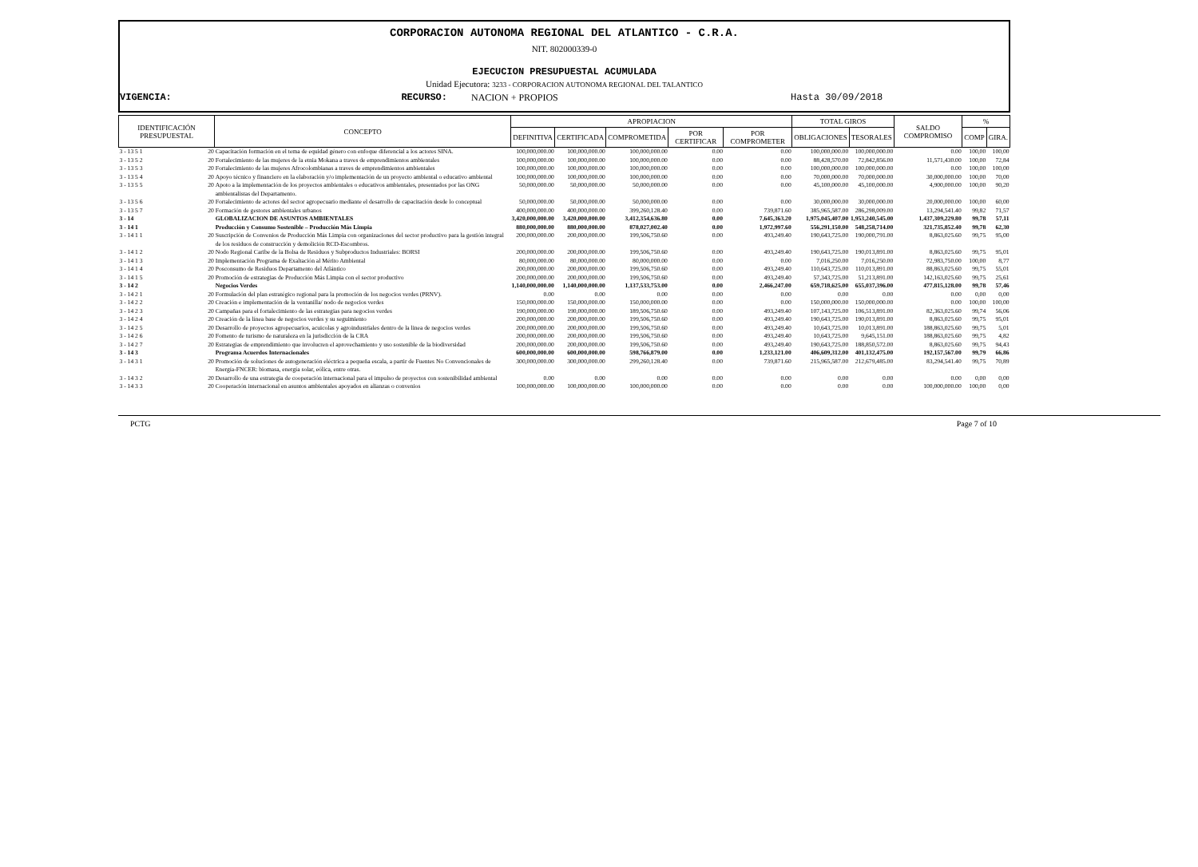CORPORACION AUTONOMA REGIONAL DEL ATLANTICO - C.R.A.
NIT. 802000339-0
EJECUCION PRESUPUESTAL ACUMULADA
Unidad Ejecutora: 3233 - CORPORACION AUTONOMA REGIONAL DEL TALANTICO
VIGENCIA: RECURSO: NACION + PROPIOS Hasta 30/09/2018
| IDENTIFICACIÓN PRESUPUESTAL | CONCEPTO | APROPIACION | | | | | TOTAL GIROS | | SALDO COMPROMISO | % | |
| --- | --- | --- | --- | --- | --- | --- | --- | --- | --- | --- | --- |
| | | DEFINITIVA | CERTIFICADA | COMPROMETIDA | POR CERTIFICAR | POR COMPROMETER | OBLIGACIONES | TESORALES | | COMP | GIRA. |
| 3 - 13 5 1 20 | Capacitación formación en el tema de equidad género con enfoque diferencial a los actores SINA. | 100,000,000.00 | 100,000,000.00 | 100,000,000.00 | 0.00 | 0.00 | 100,000,000.00 | 100,000,000.00 | 0.00 | 100,00 | 100,00 |
| 3 - 13 5 2 20 | Fortalecimiento de las mujeres de la etnia Mokana a traves de emprendimientos ambientales | 100,000,000.00 | 100,000,000.00 | 100,000,000.00 | 0.00 | 0.00 | 88,428,570.00 | 72,842,856.00 | 11,571,430.00 | 100,00 | 72,84 |
| 3 - 13 5 3 20 | Fortalecimiento de las mujeres Afrocolombianas a traves de emprendimientos ambientales | 100,000,000.00 | 100,000,000.00 | 100,000,000.00 | 0.00 | 0.00 | 100,000,000.00 | 100,000,000.00 | 0.00 | 100,00 | 100,00 |
| 3 - 13 5 4 20 | Apoyo técnico y financiero en la elaboración y/o implementación de un proyecto ambiental o educativo ambiental | 100,000,000.00 | 100,000,000.00 | 100,000,000.00 | 0.00 | 0.00 | 70,000,000.00 | 70,000,000.00 | 30,000,000.00 | 100,00 | 70,00 |
| 3 - 13 5 5 20 | Apoto a la implementación de los proyectos ambientales o educativos ambientales, presentados por las ONG ambientalistas del Departamento. | 50,000,000.00 | 50,000,000.00 | 50,000,000.00 | 0.00 | 0.00 | 45,100,000.00 | 45,100,000.00 | 4,900,000.00 | 100,00 | 90,20 |
| 3 - 13 5 6 20 | Fortalecimiento de actores del sector agropecuario mediante el desarrollo de capacitación desde lo conceptual | 50,000,000.00 | 50,000,000.00 | 50,000,000.00 | 0.00 | 0.00 | 30,000,000.00 | 30,000,000.00 | 20,000,000.00 | 100,00 | 60,00 |
| 3 - 13 5 7 20 | Formación de gestores ambientales urbanos | 400,000,000.00 | 400,000,000.00 | 399,260,128.40 | 0.00 | 739,871.60 | 385,965,587.00 | 286,298,009.00 | 13,294,541.40 | 99,82 | 71,57 |
| 3 - 14 | GLOBALIZACION DE ASUNTOS AMBIENTALES | 3,420,000,000.00 | 3,420,000,000.00 | 3,412,354,636.80 | 0.00 | 7,645,363.20 | 1,975,045,407.00 | 1,953,240,545.00 | 1,437,309,229.80 | 99,78 | 57,11 |
| 3 - 14 1 | Producción y Consumo Sostenible – Producción Más Limpia | 880,000,000.00 | 880,000,000.00 | 878,027,002.40 | 0.00 | 1,972,997.60 | 556,291,150.00 | 548,258,714.00 | 321,735,852.40 | 99,78 | 62,30 |
| 3 - 14 1 1 20 | Suscripción de Convenios de Producción Más Limpia con organizaciones del sector productivo para la gestión integral de los residuos de construcción y demolición RCD-Escombros. | 200,000,000.00 | 200,000,000.00 | 199,506,750.60 | 0.00 | 493,249.40 | 190,643,725.00 | 190,000,791.00 | 8,863,025.60 | 99,75 | 95,00 |
| 3 - 14 1 2 20 | Nodo Regional Caribe de la Bolsa de Residuos y Subproductos Industriales: BORSI | 200,000,000.00 | 200,000,000.00 | 199,506,750.60 | 0.00 | 493,249.40 | 190,643,725.00 | 190,013,891.00 | 8,863,025.60 | 99,75 | 95,01 |
| 3 - 14 1 3 20 | Implementación Programa de Exaltación al Mérito Ambiental | 80,000,000.00 | 80,000,000.00 | 80,000,000.00 | 0.00 | 0.00 | 7,016,250.00 | 7,016,250.00 | 72,983,750.00 | 100,00 | 8,77 |
| 3 - 14 1 4 20 | Posconsumo de Residuos Departamento del Atlántico | 200,000,000.00 | 200,000,000.00 | 199,506,750.60 | 0.00 | 493,249.40 | 110,643,725.00 | 110,013,891.00 | 88,863,025.60 | 99,75 | 55,01 |
| 3 - 14 1 5 20 | Promoción de estrategias de Producción Más Limpia con el sector productivo | 200,000,000.00 | 200,000,000.00 | 199,506,750.60 | 0.00 | 493,249.40 | 57,343,725.00 | 51,213,891.00 | 142,163,025.60 | 99,75 | 25,61 |
| 3 - 14 2 | Negocios Verdes | 1,140,000,000.00 | 1,140,000,000.00 | 1,137,533,753.00 | 0.00 | 2,466,247.00 | 659,718,625.00 | 655,037,396.00 | 477,815,128.00 | 99,78 | 57,46 |
| 3 - 14 2 1 20 | Formulación del plan estratégico regional para la promoción de los negocios verdes (PRNV). | 0.00 | 0.00 | 0.00 | 0.00 | 0.00 | 0.00 | 0.00 | 0.00 | 0,00 | 0,00 |
| 3 - 14 2 2 20 | Creación e implementación de la ventanilla/ nodo de negocios verdes | 150,000,000.00 | 150,000,000.00 | 150,000,000.00 | 0.00 | 0.00 | 150,000,000.00 | 150,000,000.00 | 0.00 | 100,00 | 100,00 |
| 3 - 14 2 3 20 | Campañas para el fortalecimiento de las estrategias para negocios verdes | 190,000,000.00 | 190,000,000.00 | 189,506,750.60 | 0.00 | 493,249.40 | 107,143,725.00 | 106,513,891.00 | 82,363,025.60 | 99,74 | 56,06 |
| 3 - 14 2 4 20 | Creación de la línea base de negocios verdes y su seguimiento | 200,000,000.00 | 200,000,000.00 | 199,506,750.60 | 0.00 | 493,249.40 | 190,643,725.00 | 190,013,891.00 | 8,863,025.60 | 99,75 | 95,01 |
| 3 - 14 2 5 20 | Desarrollo de proyectos agropecuarios, acuicolas y agroindustriales dentro de la linea de negocios verdes | 200,000,000.00 | 200,000,000.00 | 199,506,750.60 | 0.00 | 493,249.40 | 10,643,725.00 | 10,013,891.00 | 188,863,025.60 | 99,75 | 5,01 |
| 3 - 14 2 6 20 | Fomento de turismo de naturaleza en la jurisdicción de la CRA | 200,000,000.00 | 200,000,000.00 | 199,506,750.60 | 0.00 | 493,249.40 | 10,643,725.00 | 9,645,151.00 | 188,863,025.60 | 99,75 | 4,82 |
| 3 - 14 2 7 20 | Estrategias de emprendimiento que involucren el aprovechamiento y uso sostenible de la biodiversidad | 200,000,000.00 | 200,000,000.00 | 199,506,750.60 | 0.00 | 493,249.40 | 190,643,725.00 | 188,850,572.00 | 8,863,025.60 | 99,75 | 94,43 |
| 3 - 14 3 | Programa Acuerdos Internacionales | 600,000,000.00 | 600,000,000.00 | 598,766,879.00 | 0.00 | 1,233,121.00 | 406,609,312.00 | 401,132,475.00 | 192,157,567.00 | 99,79 | 66,86 |
| 3 - 14 3 1 20 | Promoción de soluciones de autogeneración eléctrica a pequeña escala, a partir de Fuentes No Convencionales de Energía-FNCER: biomasa, energía solar, eólica, entre otras. | 300,000,000.00 | 300,000,000.00 | 299,260,128.40 | 0.00 | 739,871.60 | 215,965,587.00 | 212,679,485.00 | 83,294,541.40 | 99,75 | 70,89 |
| 3 - 14 3 2 20 | Desarrollo de una estrategia de cooperación internacional para el impulso de proyectos con sostenibilidad ambiental | 0.00 | 0.00 | 0.00 | 0.00 | 0.00 | 0.00 | 0.00 | 0.00 | 0,00 | 0,00 |
| 3 - 14 3 3 20 | Cooperación internacional en asuntos ambientales apoyados en alianzas o convenios | 100,000,000.00 | 100,000,000.00 | 100,000,000.00 | 0.00 | 0.00 | 0.00 | 0.00 | 100,000,000.00 | 100,00 | 0,00 |
PCTG Page 7 of 10